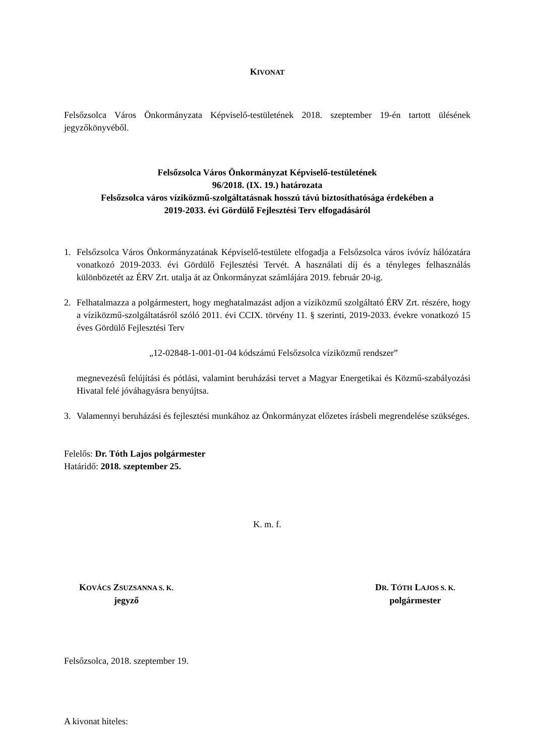KIVONAT
Felsőzsolca Város Önkormányzata Képviselő-testületének 2018. szeptember 19-én tartott ülésének jegyzőkönyvéből.
Felsőzsolca Város Önkormányzat Képviselő-testületének
96/2018. (IX. 19.) határozata
Felsőzsolca város víziközmű-szolgáltatásnak hosszú távú biztosíthatósága érdekében a
2019-2033. évi Gördülő Fejlesztési Terv elfogadásáról
1. Felsőzsolca Város Önkormányzatának Képviselő-testülete elfogadja a Felsőzsolca város ivóvíz hálózatára vonatkozó 2019-2033. évi Gördülő Fejlesztési Tervét. A használati díj és a tényleges felhasználás különbözetét az ÉRV Zrt. utalja át az Önkormányzat számlájára 2019. február 20-ig.
2. Felhatalmazza a polgármestert, hogy meghatalmazást adjon a víziközmű szolgáltató ÉRV Zrt. részére, hogy a víziközmű-szolgáltatásról szóló 2011. évi CCIX. törvény 11. § szerinti, 2019-2033. évekre vonatkozó 15 éves Gördülő Fejlesztési Terv
„12-02848-1-001-01-04 kódszámú Felsőzsolca víziközmű rendszer”
megnevezésű felújítási és pótlási, valamint beruházási tervet a Magyar Energetikai és Közmű-szabályozási Hivatal felé jóváhagyásra benyújtsa.
3. Valamennyi beruházási és fejlesztési munkához az Önkormányzat előzetes írásbeli megrendelése szükséges.
Felelős: Dr. Tóth Lajos polgármester
Határidő: 2018. szeptember 25.
K. m. f.
KOVÁCS ZSUZSANNA S. K.
jegyző
DR. TÓTH LAJOS S. K.
polgármester
Felsőzsolca, 2018. szeptember 19.
A kivonat hiteles: